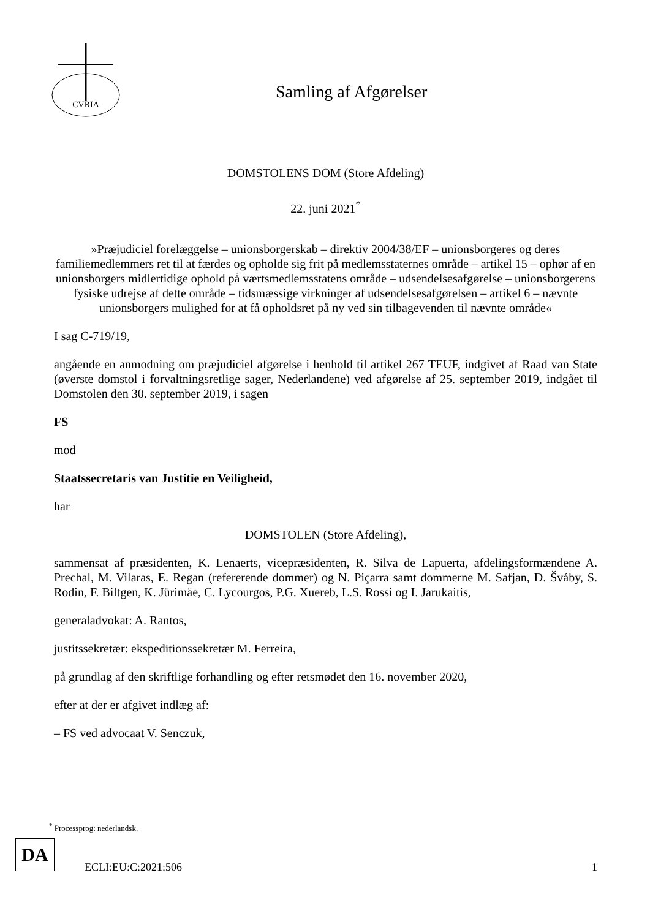CVRIA
Samling af Afgørelser
DOMSTOLENS DOM (Store Afdeling)
22. juni 2021<sup>*</sup>
»Præjudiciel forelæggelse – unionsborgerskab – direktiv 2004/38/EF – unionsborgeres og deres familiemedlemmers ret til at færdes og opholde sig frit på medlemsstaternes område – artikel 15 – ophør af en unionsborgers midlertidige ophold på værtsmedlemsstatens område – udsendelsesafgørelse – unionsborgerens fysiske udrejse af dette område – tidsmæssige virkninger af udsendelsesafgørelsen – artikel 6 – nævnte unionsborgers mulighed for at få opholdsret på ny ved sin tilbagevenden til nævnte område«
I sag C-719/19,
angående en anmodning om præjudiciel afgørelse i henhold til artikel 267 TEUF, indgivet af Raad van State (øverste domstol i forvaltningsretlige sager, Nederlandene) ved afgørelse af 25. september 2019, indgået til Domstolen den 30. september 2019, i sagen
FS
mod
Staatssecretaris van Justitie en Veiligheid,
har
DOMSTOLEN (Store Afdeling),
sammensat af præsidenten, K. Lenaerts, vicepræsidenten, R. Silva de Lapuerta, afdelingsformændene A. Prechal, M. Vilaras, E. Regan (refererende dommer) og N. Piçarra samt dommerne M. Safjan, D. Šváby, S. Rodin, F. Biltgen, K. Jürimäe, C. Lycourgos, P.G. Xuereb, L.S. Rossi og I. Jarukaitis,
generaladvokat: A. Rantos,
justitssekretær: ekspeditionssekretær M. Ferreira,
på grundlag af den skriftlige forhandling og efter retsmødet den 16. november 2020,
efter at der er afgivet indlæg af:
– FS ved advocaat V. Senczuk,
<sup>*</sup> Processprog: nederlandsk.
DA
ECLI:EU:C:2021:506 1